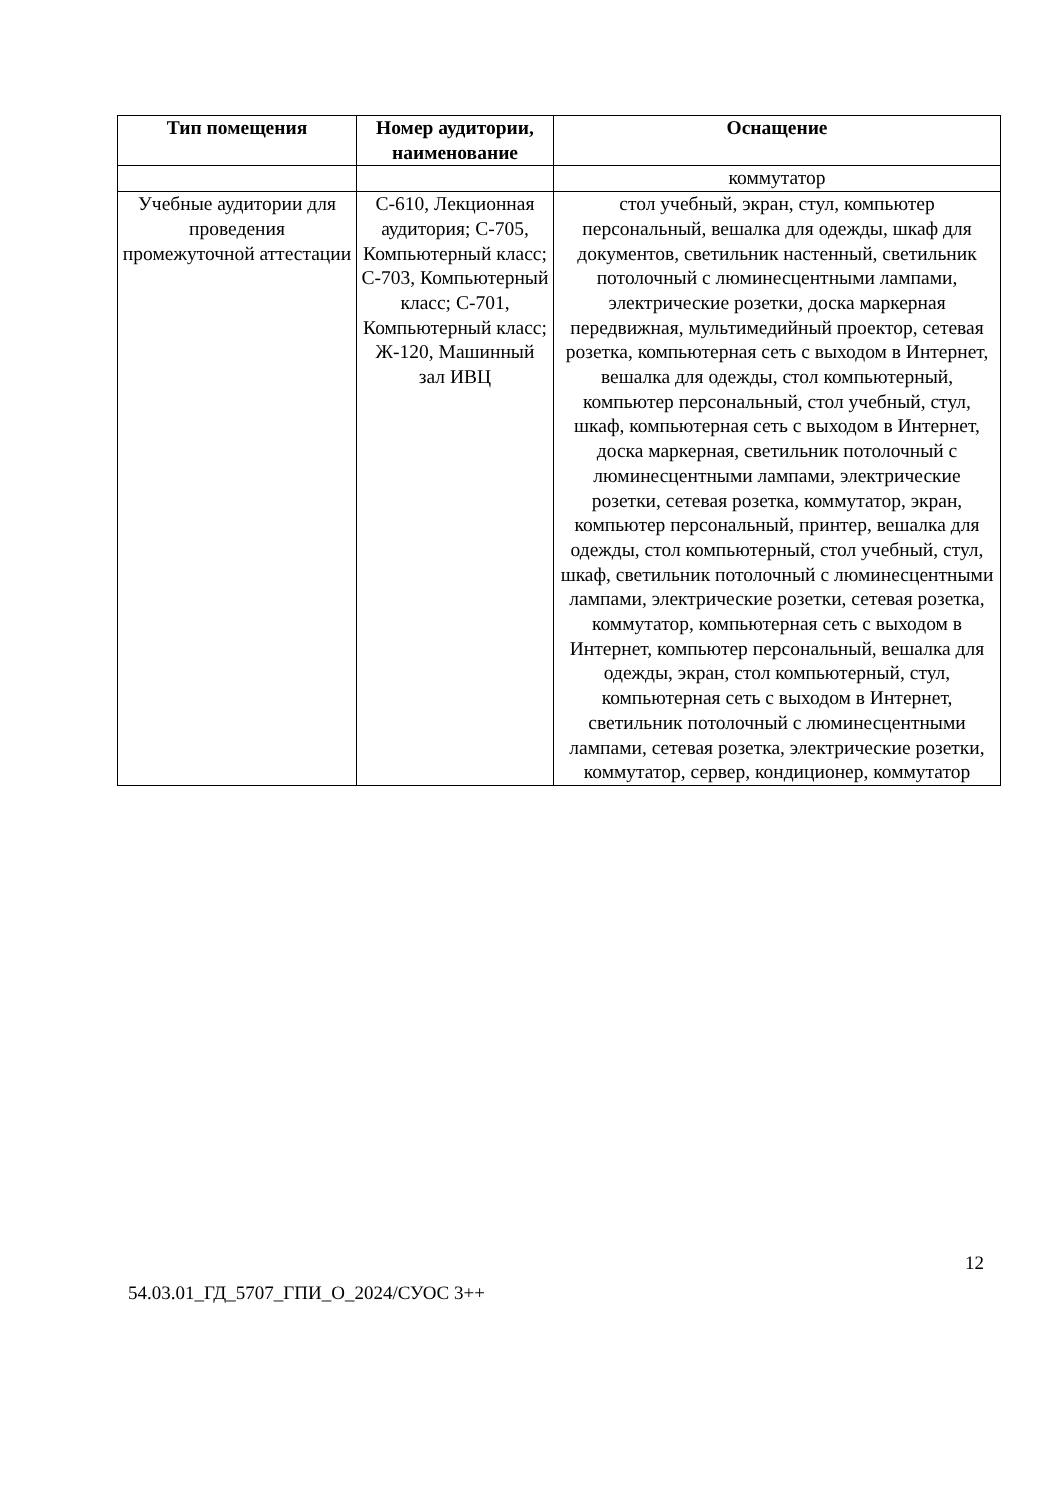| Тип помещения | Номер аудитории, наименование | Оснащение |
| --- | --- | --- |
| | | коммутатор |
| Учебные аудитории для проведения промежуточной аттестации | С-610, Лекционная аудитория; С-705, Компьютерный класс; С-703, Компьютерный класс; С-701, Компьютерный класс; Ж-120, Машинный зал ИВЦ | стол учебный, экран, стул, компьютер персональный, вешалка для одежды, шкаф для документов, светильник настенный, светильник потолочный с люминесцентными лампами, электрические розетки, доска маркерная передвижная, мультимедийный проектор, сетевая розетка, компьютерная сеть с выходом в Интернет, вешалка для одежды, стол компьютерный, компьютер персональный, стол учебный, стул, шкаф, компьютерная сеть с выходом в Интернет, доска маркерная, светильник потолочный с люминесцентными лампами, электрические розетки, сетевая розетка, коммутатор, экран, компьютер персональный, принтер, вешалка для одежды, стол компьютерный, стол учебный, стул, шкаф, светильник потолочный с люминесцентными лампами, электрические розетки, сетевая розетка, коммутатор, компьютерная сеть с выходом в Интернет, компьютер персональный, вешалка для одежды, экран, стол компьютерный, стул, компьютерная сеть с выходом в Интернет, светильник потолочный с люминесцентными лампами, сетевая розетка, электрические розетки, коммутатор, сервер, кондиционер, коммутатор |
12
54.03.01_ГД_5707_ГПИ_О_2024/СУОС 3++